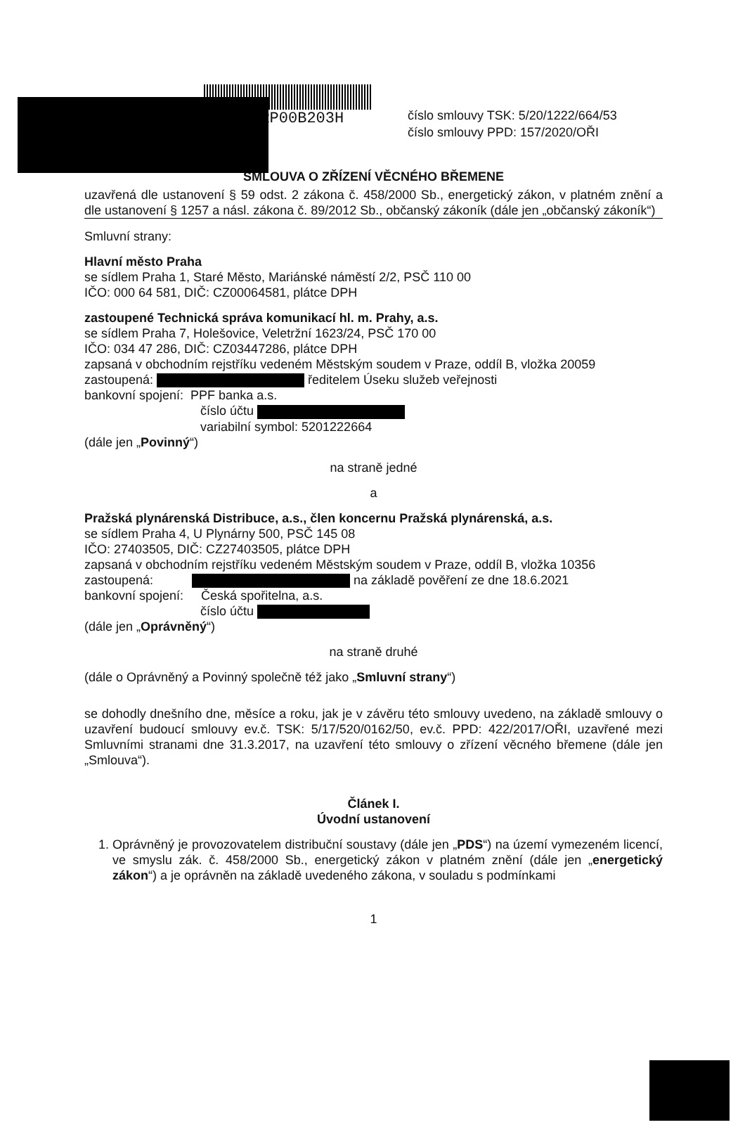TSKRP00B203H
číslo smlouvy TSK: 5/20/1222/664/53
číslo smlouvy PPD: 157/2020/OŘI
SMLOUVA O ZŘÍZENÍ VĚCNÉHO BŘEMENE
uzavřená dle ustanovení § 59 odst. 2 zákona č. 458/2000 Sb., energetický zákon, v platném znění a dle ustanovení § 1257 a násl. zákona č. 89/2012 Sb., občanský zákoník (dále jen „občanský zákoník“)
Smluvní strany:
Hlavní město Praha
se sídlem Praha 1, Staré Město, Mariánské náměstí 2/2, PSČ 110 00
IČO: 000 64 581, DIČ: CZ00064581, plátce DPH
zastoupené Technická správa komunikací hl. m. Prahy, a.s.
se sídlem Praha 7, Holešovice, Veletržní 1623/24, PSČ 170 00
IČO: 034 47 286, DIČ: CZ03447286, plátce DPH
zapsaná v obchodním rejstříku vedeném Městským soudem v Praze, oddíl B, vložka 20059
zastoupená: ředitelem Úseku služeb veřejnosti
bankovní spojení: PPF banka a.s.
číslo účtu
variabilní symbol: 5201222664
(dále jen „Povinný“)
na straně jedné
a
Pražská plynárenská Distribuce, a.s., člen koncernu Pražská plynárenská, a.s.
se sídlem Praha 4, U Plynárny 500, PSČ 145 08
IČO: 27403505, DIČ: CZ27403505, plátce DPH
zapsaná v obchodním rejstříku vedeném Městským soudem v Praze, oddíl B, vložka 10356
zastoupená: na základě pověření ze dne 18.6.2021
bankovní spojení: Česká spořitelna, a.s.
číslo účtu
(dále jen „Oprávněný“)
na straně druhé
(dále o Oprávněný a Povinný společně též jako „Smluvní strany“)
se dohodly dnešního dne, měsíce a roku, jak je v závěru této smlouvy uvedeno, na základě smlouvy o uzavření budoucí smlouvy ev.č. TSK: 5/17/520/0162/50, ev.č. PPD: 422/2017/OŘI, uzavřené mezi Smluvními stranami dne 31.3.2017, na uzavření této smlouvy o zřízení věcného břemene (dále jen „Smlouva“).
Článek I.
Úvodní ustanovení
1. Oprávněný je provozovatelem distribuční soustavy (dále jen „PDS“) na území vymezeném licencí, ve smyslu zák. č. 458/2000 Sb., energetický zákon v platném znění (dále jen „energetický zákon“) a je oprávněn na základě uvedeného zákona, v souladu s podmínkami
1